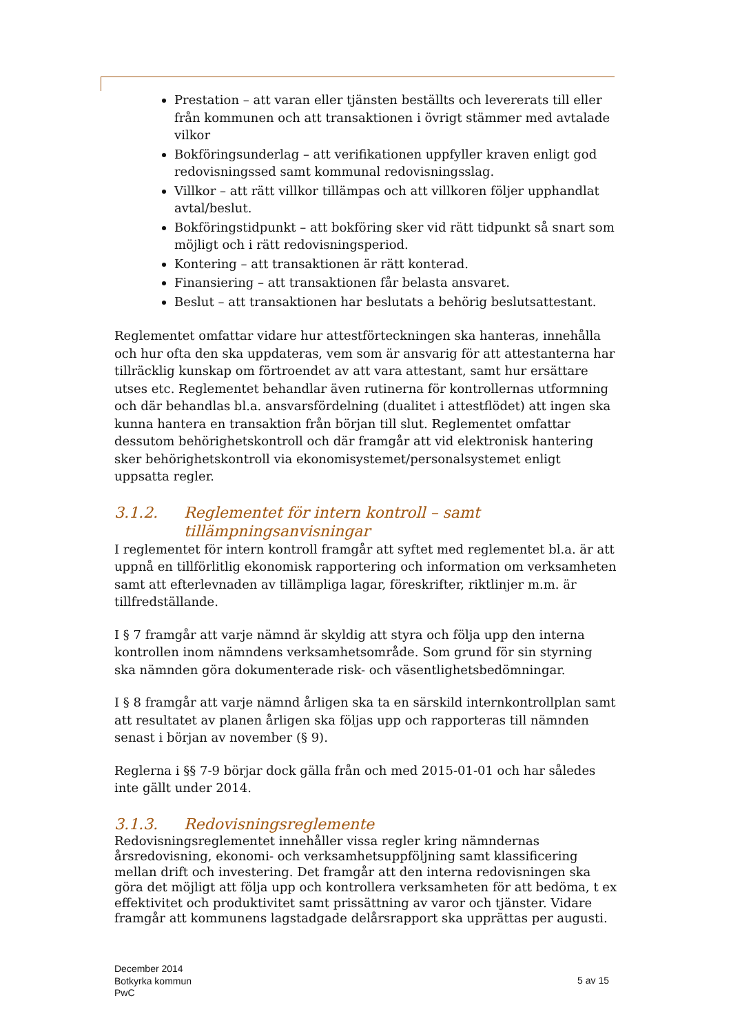Prestation – att varan eller tjänsten beställts och levererats till eller från kommunen och att transaktionen i övrigt stämmer med avtalade vilkor
Bokföringsunderlag – att verifikationen uppfyller kraven enligt god redovisningssed samt kommunal redovisningsslag.
Villkor – att rätt villkor tillämpas och att villkoren följer upphandlat avtal/beslut.
Bokföringstidpunkt – att bokföring sker vid rätt tidpunkt så snart som möjligt och i rätt redovisningsperiod.
Kontering – att transaktionen är rätt konterad.
Finansiering – att transaktionen får belasta ansvaret.
Beslut – att transaktionen har beslutats a behörig beslutsattestant.
Reglementet omfattar vidare hur attestförteckningen ska hanteras, innehålla och hur ofta den ska uppdateras, vem som är ansvarig för att attestanterna har tillräcklig kunskap om förtroendet av att vara attestant, samt hur ersättare utses etc. Reglementet behandlar även rutinerna för kontrollernas utformning och där behandlas bl.a. ansvarsfördelning (dualitet i attestflödet) att ingen ska kunna hantera en transaktion från början till slut. Reglementet omfattar dessutom behörighetskontroll och där framgår att vid elektronisk hantering sker behörighetskontroll via ekonomisystemet/personalsystemet enligt uppsatta regler.
3.1.2. Reglementet för intern kontroll – samt tillämpningsanvisningar
I reglementet för intern kontroll framgår att syftet med reglementet bl.a. är att uppnå en tillförlitlig ekonomisk rapportering och information om verksamheten samt att efterlevnaden av tillämpliga lagar, föreskrifter, riktlinjer m.m. är tillfredställande.
I § 7 framgår att varje nämnd är skyldig att styra och följa upp den interna kontrollen inom nämndens verksamhetsområde. Som grund för sin styrning ska nämnden göra dokumenterade risk- och väsentlighetsbedömningar.
I § 8 framgår att varje nämnd årligen ska ta en särskild internkontrollplan samt att resultatet av planen årligen ska följas upp och rapporteras till nämnden senast i början av november (§ 9).
Reglerna i §§ 7-9 börjar dock gälla från och med 2015-01-01 och har således inte gällt under 2014.
3.1.3. Redovisningsreglemente
Redovisningsreglementet innehåller vissa regler kring nämndernas årsredovisning, ekonomi- och verksamhetsuppföljning samt klassificering mellan drift och investering. Det framgår att den interna redovisningen ska göra det möjligt att följa upp och kontrollera verksamheten för att bedöma, t ex effektivitet och produktivitet samt prissättning av varor och tjänster. Vidare framgår att kommunens lagstadgade delårsrapport ska upprättas per augusti.
December 2014
Botkyrka kommun
PwC
5 av 15